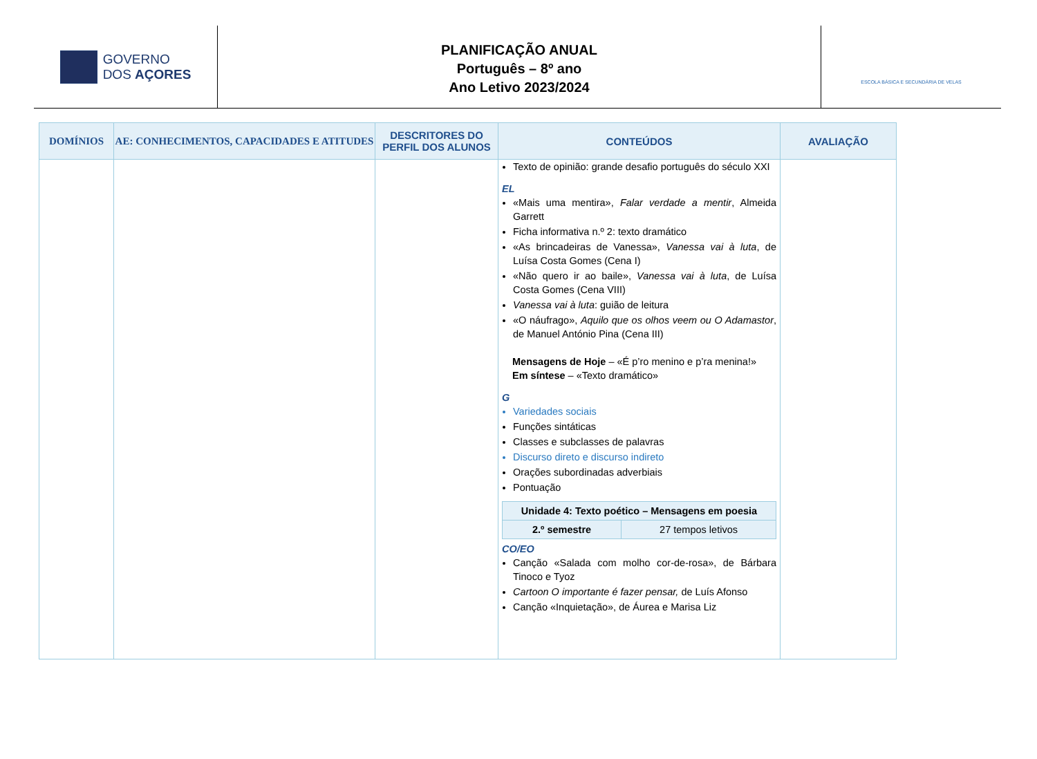GOVERNO
DOS AÇORES
PLANIFICAÇÃO ANUAL
Português – 8º ano
Ano Letivo 2023/2024
ESCOLA BÁSICA E SECUNDÁRIA DE VELAS
| DOMÍNIOS | AE: CONHECIMENTOS, CAPACIDADES E ATITUDES | DESCRITORES DO PERFIL DOS ALUNOS | CONTEÚDOS | AVALIAÇÃO |
| --- | --- | --- | --- | --- |
| | | | Texto de opinião: grande desafio português do século XXI EL «Mais uma mentira», Falar verdade a mentir , Almeida Garrett Ficha informativa n.º 2: texto dramático «As brincadeiras de Vanessa», Vanessa vai à luta , de Luísa Costa Gomes (Cena I) «Não quero ir ao baile», Vanessa vai à luta , de Luísa Costa Gomes (Cena VIII) Vanessa vai à luta : guião de leitura «O náufrago», Aquilo que os olhos veem ou O Adamastor , de Manuel António Pina (Cena III) Mensagens de Hoje – «É p’ro menino e p’ra menina!» Em síntese – «Texto dramático» G Variedades sociais Funções sintáticas Classes e subclasses de palavras Discurso direto e discurso indireto Orações subordinadas adverbiais Pontuação / Unidade 4: Texto poético – Mensagens em poesia / / / 2.º semestre / 27 tempos letivos / CO/EO Canção «Salada com molho cor-de-rosa», de Bárbara Tinoco e Tyoz Cartoon O importante é fazer pensar, de Luís Afonso Canção «Inquietação», de Áurea e Marisa Liz | |